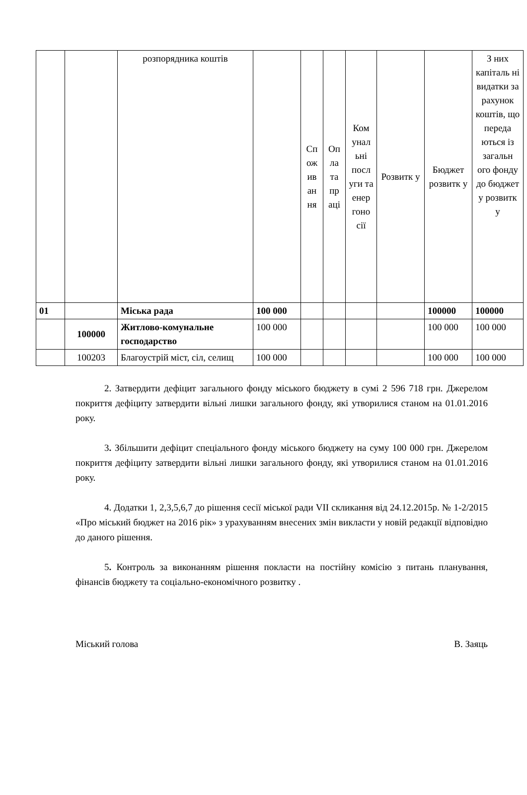| | | розпорядника коштів | | Сп ож ив ан ня | Оп ла та пр аці | Ком унал ьні посл уги та енер гоно сії | Розвитк у | Бюджет розвитк у | З них капіталь ні видатки за рахунок коштів, що переда ються із загальн ого фонду до бюджет у розвитк у |
| 01 | | Міська рада | 100 000 | | | | | 100000 | 100000 |
| | 100000 | Житлово-комунальне господарство | 100 000 | | | | | 100 000 | 100 000 |
| | 100203 | Благоустрій міст, сіл, селищ | 100 000 | | | | | 100 000 | 100 000 |
2. Затвердити дефіцит загального фонду міського бюджету в сумі 2 596 718 грн. Джерелом покриття дефіциту затвердити вільні лишки загального фонду, які утворилися станом на 01.01.2016 року.
3. Збільшити дефіцит спеціального фонду міського бюджету на суму 100 000 грн. Джерелом покриття дефіциту затвердити вільні лишки загального фонду, які утворилися станом на 01.01.2016 року.
4. Додатки 1, 2,3,5,6,7 до рішення сесії міської ради VII скликання від 24.12.2015р. № 1-2/2015 «Про міський бюджет на 2016 рік» з урахуванням внесених змін викласти у новій редакції відповідно до даного рішення.
5. Контроль за виконанням рішення покласти на постійну комісію з питань планування, фінансів бюджету та соціально-економічного розвитку .
Міський голова В. Заяць